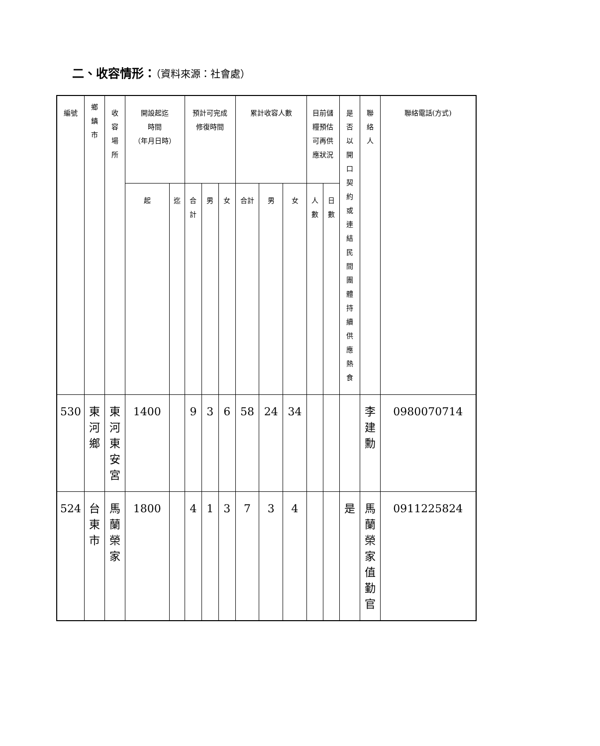二、收容情形：（資料來源：社會處）
| 編號 | 鄉 鎮 市 | 收 容 場 所 | 開設起迄 時間 （年月日時） | | 預計可完成 修復時間 | | | 累計收容人數 | | | 目前儲 糧預估 可再供 應狀況 | | 是 否 以 開 口 契 約 或 連 結 民 間 團 體 持 續 供 應 熱 食 | 聯 絡 人 | 聯絡電話(方式) |
| --- | --- | --- | --- | --- | --- | --- | --- | --- | --- | --- | --- | --- | --- | --- | --- |
| | | | 起 | 迄 | 合 計 | 男 | 女 | 合計 | 男 | 女 | 人 數 | 日 數 | | | |
| 530 | 東 河 鄉 | 東 河 東 安 宮 | 1400 | | 9 | 3 | 6 | 58 | 24 | 34 | | | | 李 建 勳 | 0980070714 |
| 524 | 台 東 市 | 馬 蘭 榮 家 | 1800 | | 4 | 1 | 3 | 7 | 3 | 4 | | | 是 | 馬 蘭 榮 家 值 勤 官 | 0911225824 |